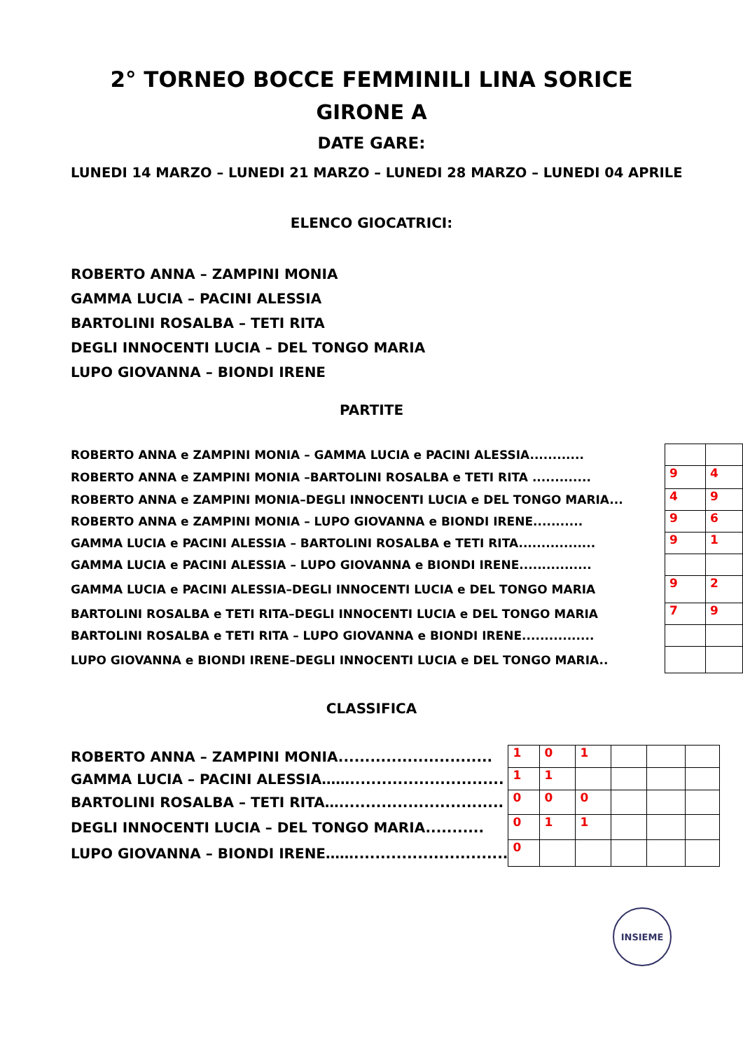2° TORNEO BOCCE FEMMINILI LINA SORICE
GIRONE A
DATE GARE:
LUNEDI 14 MARZO – LUNEDI 21 MARZO – LUNEDI 28 MARZO – LUNEDI 04 APRILE
ELENCO GIOCATRICI:
ROBERTO ANNA – ZAMPINI MONIA
GAMMA LUCIA – PACINI ALESSIA
BARTOLINI ROSALBA – TETI RITA
DEGLI INNOCENTI LUCIA – DEL TONGO MARIA
LUPO GIOVANNA – BIONDI IRENE
PARTITE
| ROBERTO ANNA e ZAMPINI MONIA – GAMMA LUCIA e PACINI ALESSIA............ | | |
| ROBERTO ANNA e ZAMPINI MONIA –BARTOLINI ROSALBA e TETI RITA ............. | 9 | 4 |
| ROBERTO ANNA e ZAMPINI MONIA–DEGLI INNOCENTI LUCIA e DEL TONGO MARIA... | 4 | 9 |
| ROBERTO ANNA e ZAMPINI MONIA – LUPO GIOVANNA e BIONDI IRENE........... | 9 | 6 |
| GAMMA LUCIA e PACINI ALESSIA – BARTOLINI ROSALBA e TETI RITA................. | 9 | 1 |
| GAMMA LUCIA e PACINI ALESSIA – LUPO GIOVANNA e BIONDI IRENE................ | | |
| GAMMA LUCIA e PACINI ALESSIA–DEGLI INNOCENTI LUCIA e DEL TONGO MARIA | 9 | 2 |
| BARTOLINI ROSALBA e TETI RITA–DEGLI INNOCENTI LUCIA e DEL TONGO MARIA | 7 | 9 |
| BARTOLINI ROSALBA e TETI RITA – LUPO GIOVANNA e BIONDI IRENE................ | | |
| LUPO GIOVANNA e BIONDI IRENE–DEGLI INNOCENTI LUCIA e DEL TONGO MARIA.. | | |
CLASSIFICA
| ROBERTO ANNA – ZAMPINI MONIA............................. | 1 | 0 | 1 | | | |
| GAMMA LUCIA – PACINI ALESSIA……............................. | 1 | 1 | | | | |
| BARTOLINI ROSALBA – TETI RITA…............................... | 0 | 0 | 0 | | | |
| DEGLI INNOCENTI LUCIA – DEL TONGO MARIA........... | 0 | 1 | 1 | | | |
| LUPO GIOVANNA – BIONDI IRENE……............................. | 0 | | | | | |
INSIEME